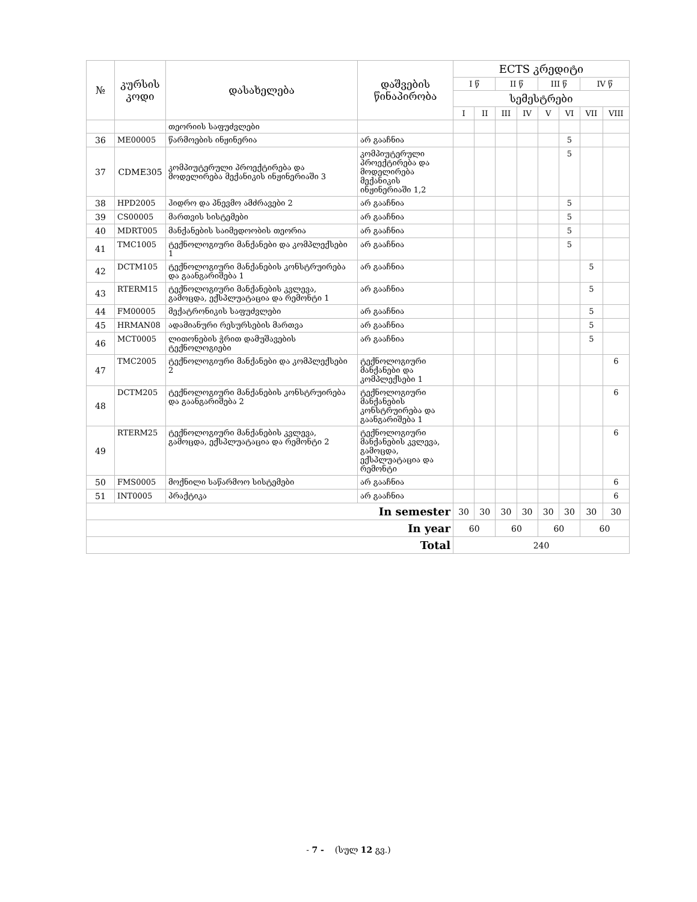| № | კურსის კოდი | დასახელება | დაშვების წინაპირობა | ECTS კრედიტი | | | | | | | |
| --- | --- | --- | --- | --- | --- | --- | --- | --- | --- | --- | --- |
| | | | | I წ | | II წ | | III წ | | IV წ | |
| | | | | სემესტრები | | | | | | | |
| | | | | I | II | III | IV | V | VI | VII | VIII |
| | | თეორიის საფუძვლები | | | | | | | | | |
| 36 | ME00005 | წარმოების ინჟინერია | არ გააჩნია | | | | | | 5 | | |
| 37 | CDME305 | კომპიუტერული პროექტირება და მოდელირება მექანიკის ინჟინერიაში 3 | კომპიუტერული პროექტირება და მოდელირება მექანიკის ინჟინერიაში 1,2 | | | | | | 5 | | |
| 38 | HPD2005 | ჰიდრო და პნევმო ამძრავები 2 | არ გააჩნია | | | | | | 5 | | |
| 39 | CS00005 | მართვის სისტემები | არ გააჩნია | | | | | | 5 | | |
| 40 | MDRT005 | მანქანების საიმედოობის თეორია | არ გააჩნია | | | | | | 5 | | |
| 41 | TMC1005 | ტექნოლოგიური მანქანები და კომპლექსები 1 | არ გააჩნია | | | | | | 5 | | |
| 42 | DCTM105 | ტექნოლოგიური მანქანების კონსტრუირება და გაანგარიშება 1 | არ გააჩნია | | | | | | | 5 | |
| 43 | RTERM15 | ტექნოლოგიური მანქანების კვლევა, გამოცდა, ექსპლუატაცია და რემონტი 1 | არ გააჩნია | | | | | | | 5 | |
| 44 | FM00005 | მექატრონიკის საფუძვლები | არ გააჩნია | | | | | | | 5 | |
| 45 | HRMAN08 | ადამიანური რესურსების მართვა | არ გააჩნია | | | | | | | 5 | |
| 46 | MCT0005 | ლითონების ჭრით დამუშავების ტექნოლოგიები | არ გააჩნია | | | | | | | 5 | |
| 47 | TMC2005 | ტექნოლოგიური მანქანები და კომპლექსები 2 | ტექნოლოგიური მანქანები და კომპლექსები 1 | | | | | | | | 6 |
| 48 | DCTM205 | ტექნოლოგიური მანქანების კონსტრუირება და გაანგარიშება 2 | ტექნოლოგიური მანქანების კონსტრუირება და გაანგარიშება 1 | | | | | | | | 6 |
| 49 | RTERM25 | ტექნოლოგიური მანქანების კვლევა, გამოცდა, ექსპლუატაცია და რემონტი 2 | ტექნოლოგიური მანქანების კვლევა, გამოცდა, ექსპლუატაცია და რემონტი | | | | | | | | 6 |
| 50 | FMS0005 | მოქნილი საწარმოო სისტემები | არ გააჩნია | | | | | | | | 6 |
| 51 | INT0005 | პრაქტიკა | არ გააჩნია | | | | | | | | 6 |
| In semester | | | | 30 | 30 | 30 | 30 | 30 | 30 | 30 | 30 |
| In year | | | | 60 | | 60 | | 60 | | 60 | |
| Total | | | | 240 | | | | | | | |
- 7 - (სულ 12 გვ.)